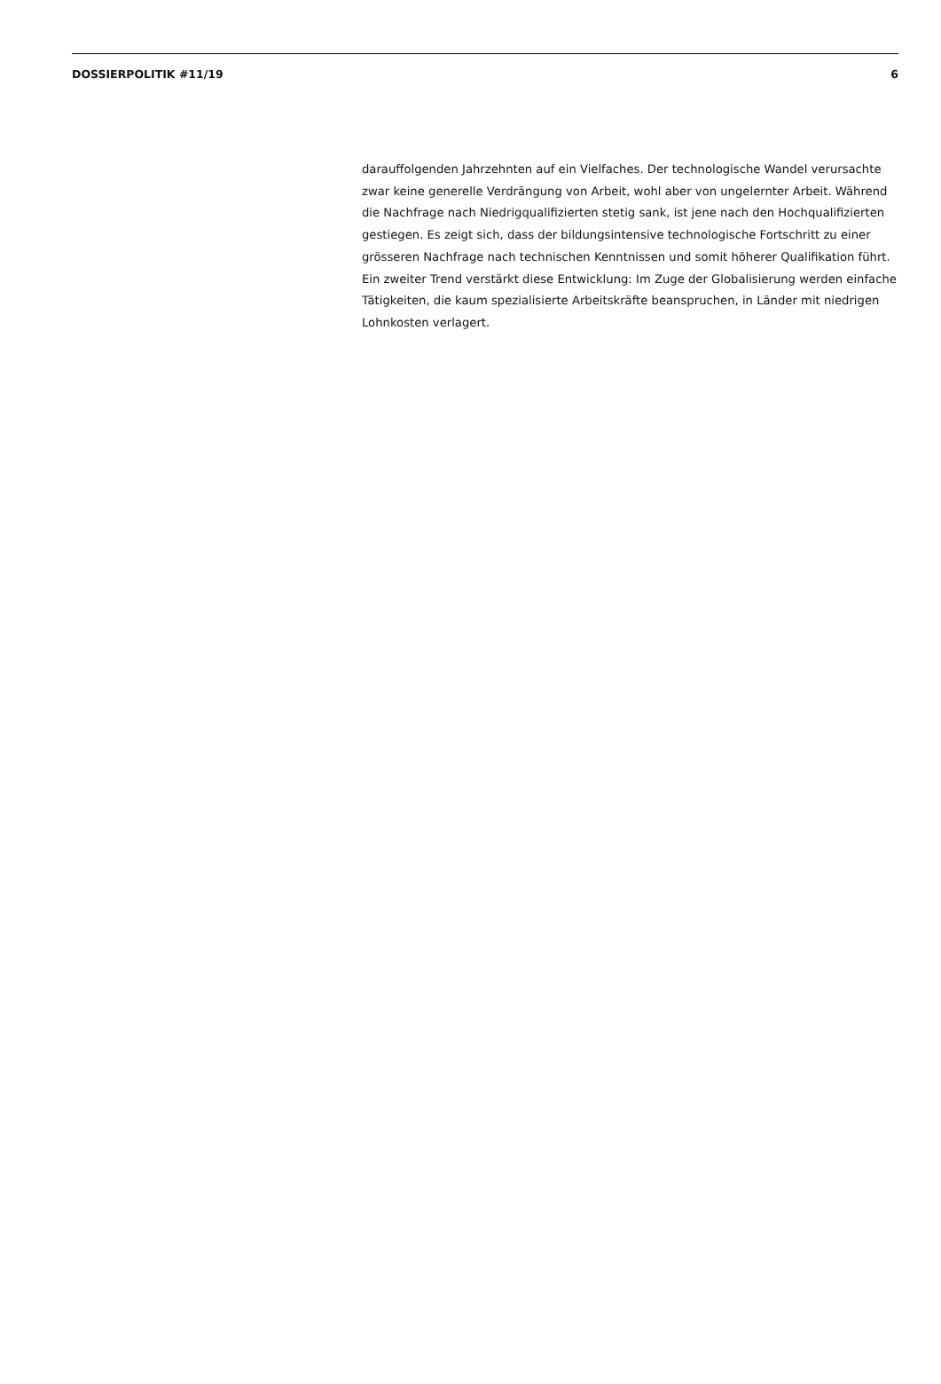DOSSIERPOLITIK #11/19 6
darauffolgenden Jahrzehnten auf ein Vielfaches. Der technologische Wandel verursachte zwar keine generelle Verdrängung von Arbeit, wohl aber von ungelernter Arbeit. Während die Nachfrage nach Niedrigqualifizierten stetig sank, ist jene nach den Hochqualifizierten gestiegen. Es zeigt sich, dass der bildungsintensive technologische Fortschritt zu einer grösseren Nachfrage nach technischen Kenntnissen und somit höherer Qualifikation führt. Ein zweiter Trend verstärkt diese Entwicklung: Im Zuge der Globalisierung werden einfache Tätigkeiten, die kaum spezialisierte Arbeitskräfte beanspruchen, in Länder mit niedrigen Lohnkosten verlagert.